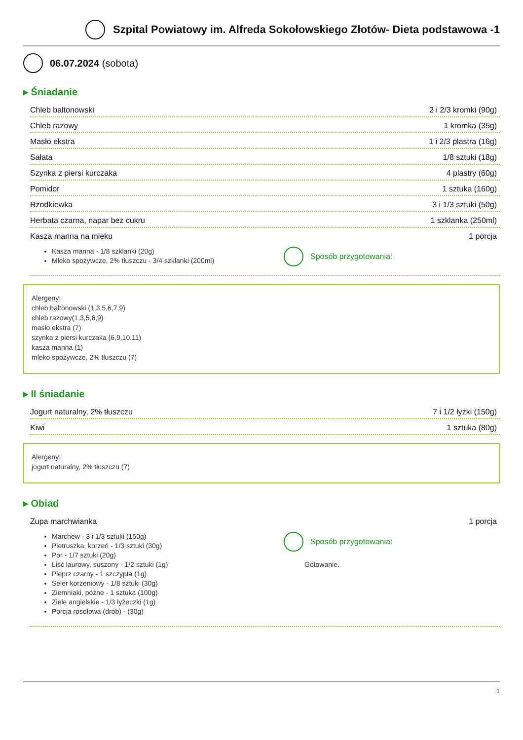Szpital Powiatowy im. Alfreda Sokołowskiego Złotów- Dieta podstawowa -1
06.07.2024 (sobota)
▸ Śniadanie
Chleb baltonowski 2 i 2/3 kromki (90g)
Chleb razowy 1 kromka (35g)
Masło ekstra 1 i 2/3 plastra (16g)
Sałata 1/8 sztuki (18g)
Szynka z piersi kurczaka 4 plastry (60g)
Pomidor 1 sztuka (160g)
Rzodkiewka 3 i 1/3 sztuki (50g)
Herbata czarna, napar bez cukru 1 szklanka (250ml)
Kasza manna na mleku 1 porcja
Kasza manna - 1/8 szklanki (20g)
Mleko spożywcze, 2% tłuszczu - 3/4 szklanki (200ml)
Sposób przygotowania:
Alergeny:
chleb baltonowski (1,3,5,6,7,9)
chleb razowy(1,3,5,6,9)
masło ekstra (7)
szynka z piersi kurczaka (6,9,10,11)
kasza manna (1)
mleko spożywcze, 2% tłuszczu (7)
▸ II śniadanie
Jogurt naturalny, 2% tłuszczu 7 i 1/2 łyżki (150g)
Kiwi 1 sztuka (80g)
Alergeny:
jogurt naturalny, 2% tłuszczu (7)
▸ Obiad
Zupa marchwianka 1 porcja
Marchew - 3 i 1/3 sztuki (150g)
Pietruszka, korzeń - 1/3 sztuki (30g)
Por - 1/7 sztuki (20g)
Liść laurowy, suszony - 1/2 sztuki (1g)
Pieprz czarny - 1 szczypta (1g)
Seler korzeniowy - 1/8 sztuki (30g)
Ziemniaki, późne - 1 sztuka (100g)
Ziele angielskie - 1/3 łyżeczki (1g)
Porcja rosołowa (drób) - (30g)
Sposób przygotowania:
Gotowanie.
1